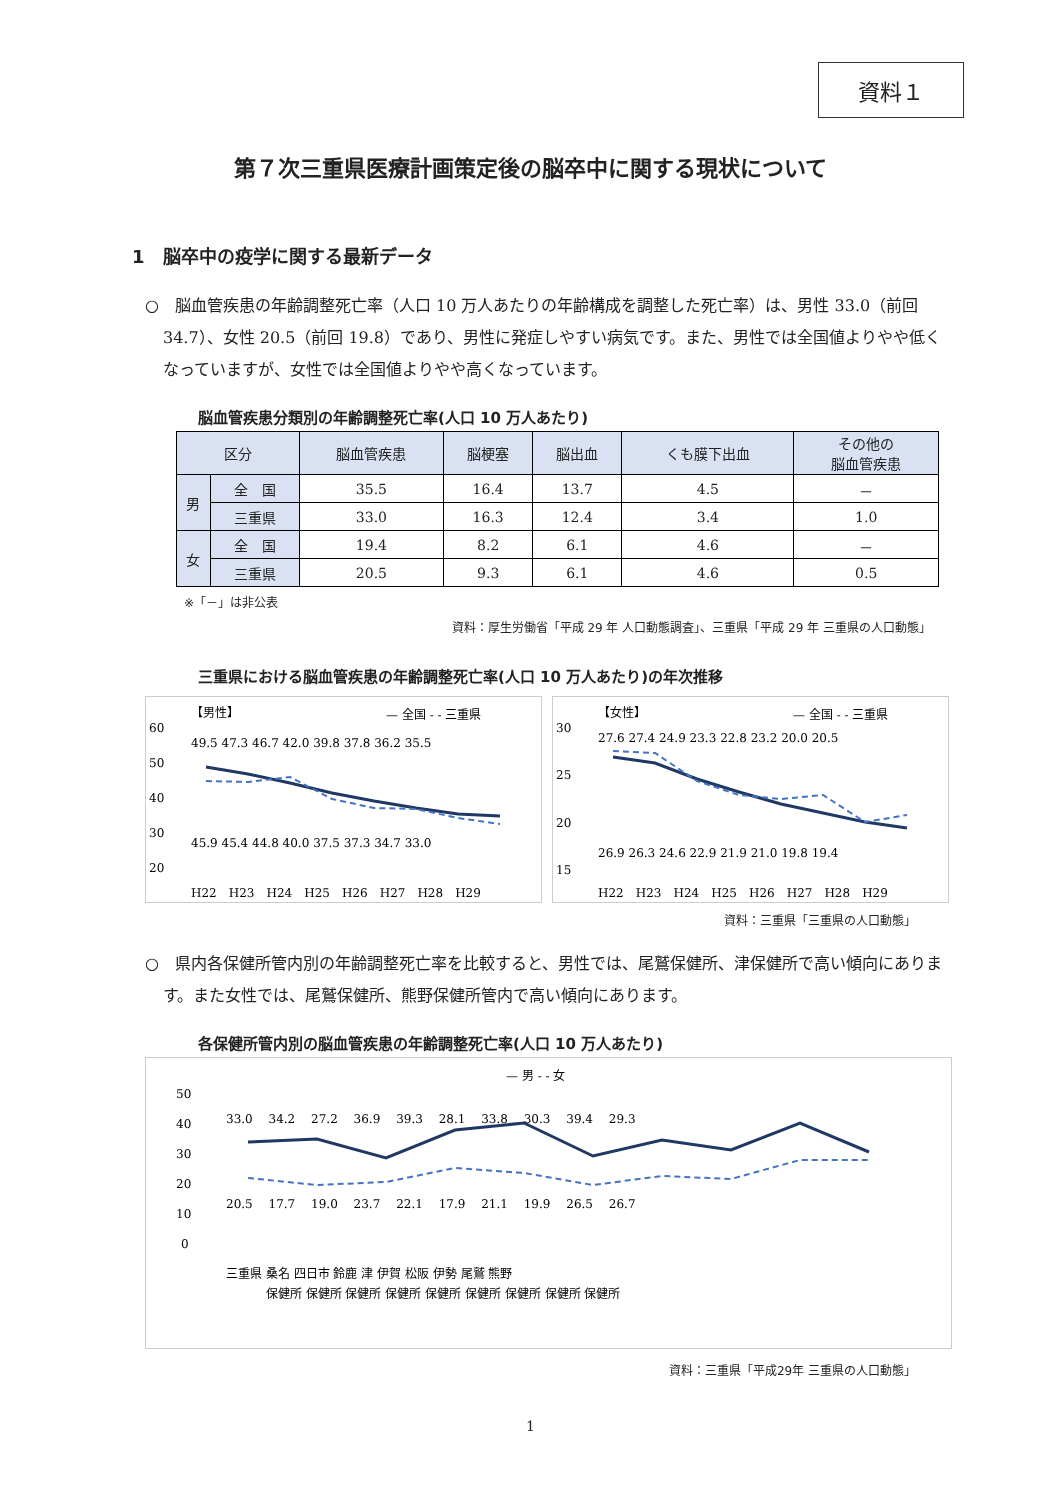資料１
第７次三重県医療計画策定後の脳卒中に関する現状について
1　脳卒中の疫学に関する最新データ
○　脳血管疾患の年齢調整死亡率（人口 10 万人あたりの年齢構成を調整した死亡率）は、男性 33.0（前回 34.7）、女性 20.5（前回 19.8）であり、男性に発症しやすい病気です。また、男性では全国値よりやや低くなっていますが、女性では全国値よりやや高くなっています。
脳血管疾患分類別の年齢調整死亡率(人口 10 万人あたり)
| 区分 | | 脳血管疾患 | 脳梗塞 | 脳出血 | くも膜下出血 | その他の 脳血管疾患 |
| --- | --- | --- | --- | --- | --- | --- |
| 男 | 全 国 | 35.5 | 16.4 | 13.7 | 4.5 | － |
| | 三重県 | 33.0 | 16.3 | 12.4 | 3.4 | 1.0 |
| 女 | 全 国 | 19.4 | 8.2 | 6.1 | 4.6 | － |
| | 三重県 | 20.5 | 9.3 | 6.1 | 4.6 | 0.5 |
※「－」は非公表
資料：厚生労働省「平成 29 年 人口動態調査」、三重県「平成 29 年 三重県の人口動態」
三重県における脳血管疾患の年齢調整死亡率(人口 10 万人あたり)の年次推移
【男性】
— 全国 - - 三重県
60
50
40
30
20
H22　H23　H24　H25　H26　H27　H28　H29
49.5 47.3 46.7 42.0 39.8 37.8 36.2 35.5
45.9 45.4 44.8 40.0 37.5 37.3 34.7 33.0
【女性】
— 全国 - - 三重県
30
25
20
15
H22　H23　H24　H25　H26　H27　H28　H29
27.6 27.4 24.9 23.3 22.8 23.2 20.0 20.5
26.9 26.3 24.6 22.9 21.9 21.0 19.8 19.4
資料：三重県「三重県の人口動態」
○　県内各保健所管内別の年齢調整死亡率を比較すると、男性では、尾鷲保健所、津保健所で高い傾向にあります。また女性では、尾鷲保健所、熊野保健所管内で高い傾向にあります。
各保健所管内別の脳血管疾患の年齢調整死亡率(人口 10 万人あたり)
— 男 - - 女
50
40
30
20
10
0
33.0　 34.2　 27.2　 36.9　 39.3　 28.1　 33.8　 30.3　 39.4　 29.3
20.5　 17.7　 19.0　 23.7　 22.1　 17.9　 21.1　 19.9　 26.5　 26.7
三重県 桑名 四日市 鈴鹿 津 伊賀 松阪 伊勢 尾鷲 熊野
　　　 保健所 保健所 保健所 保健所 保健所 保健所 保健所 保健所 保健所
資料：三重県「平成29年 三重県の人口動態」
1